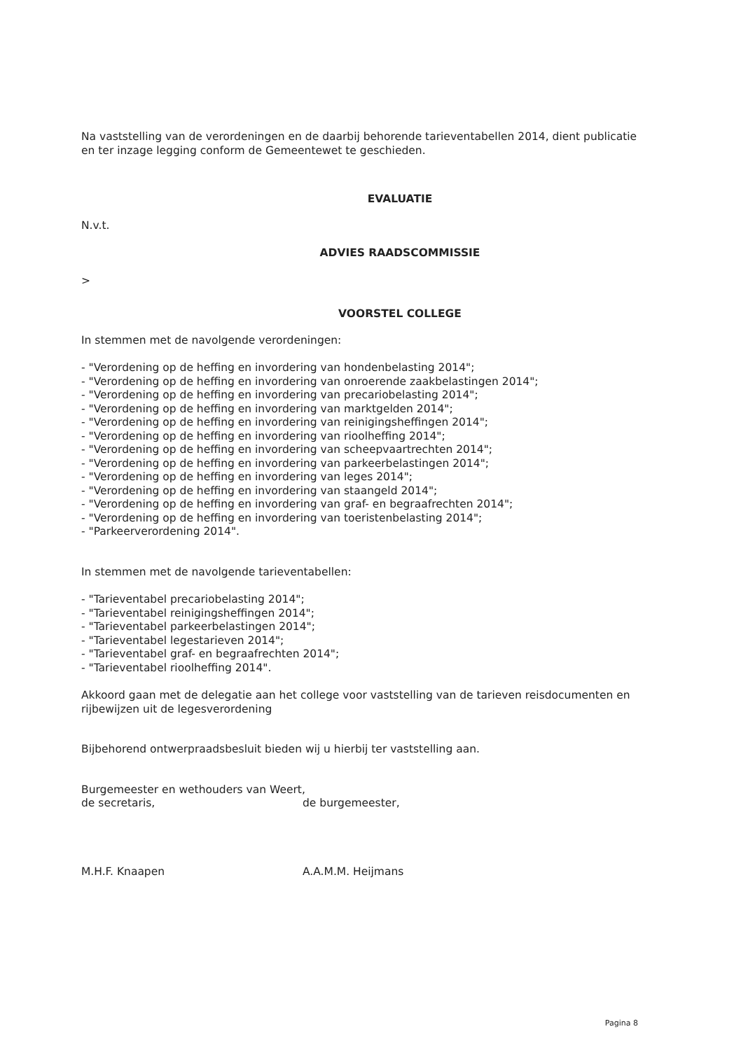Na vaststelling van de verordeningen en de daarbij behorende tarieventabellen 2014, dient publicatie en ter inzage legging conform de Gemeentewet te geschieden.
EVALUATIE
N.v.t.
ADVIES RAADSCOMMISSIE
>
VOORSTEL COLLEGE
In stemmen met de navolgende verordeningen:
- "Verordening op de heffing en invordering van hondenbelasting 2014";
- "Verordening op de heffing en invordering van onroerende zaakbelastingen 2014";
- "Verordening op de heffing en invordering van precariobelasting 2014";
- "Verordening op de heffing en invordering van marktgelden 2014";
- "Verordening op de heffing en invordering van reinigingsheffingen 2014";
- "Verordening op de heffing en invordering van rioolheffing 2014";
- "Verordening op de heffing en invordering van scheepvaartrechten 2014";
- "Verordening op de heffing en invordering van parkeerbelastingen 2014";
- "Verordening op de heffing en invordering van leges 2014";
- "Verordening op de heffing en invordering van staangeld 2014";
- "Verordening op de heffing en invordering van graf- en begraafrechten 2014";
- "Verordening op de heffing en invordering van toeristenbelasting 2014";
- "Parkeerverordening 2014".
In stemmen met de navolgende tarieventabellen:
- "Tarieventabel precariobelasting 2014";
- "Tarieventabel reinigingsheffingen 2014";
- "Tarieventabel parkeerbelastingen 2014";
- "Tarieventabel legestarieven 2014";
- "Tarieventabel graf- en begraafrechten 2014";
- "Tarieventabel rioolheffing 2014".
Akkoord gaan met de delegatie aan het college voor vaststelling van de tarieven reisdocumenten en rijbewijzen uit de legesverordening
Bijbehorend ontwerpraadsbesluit bieden wij u hierbij ter vaststelling aan.
Burgemeester en wethouders van Weert,
de secretaris, de burgemeester,
M.H.F. Knaapen A.A.M.M. Heijmans
Pagina 8